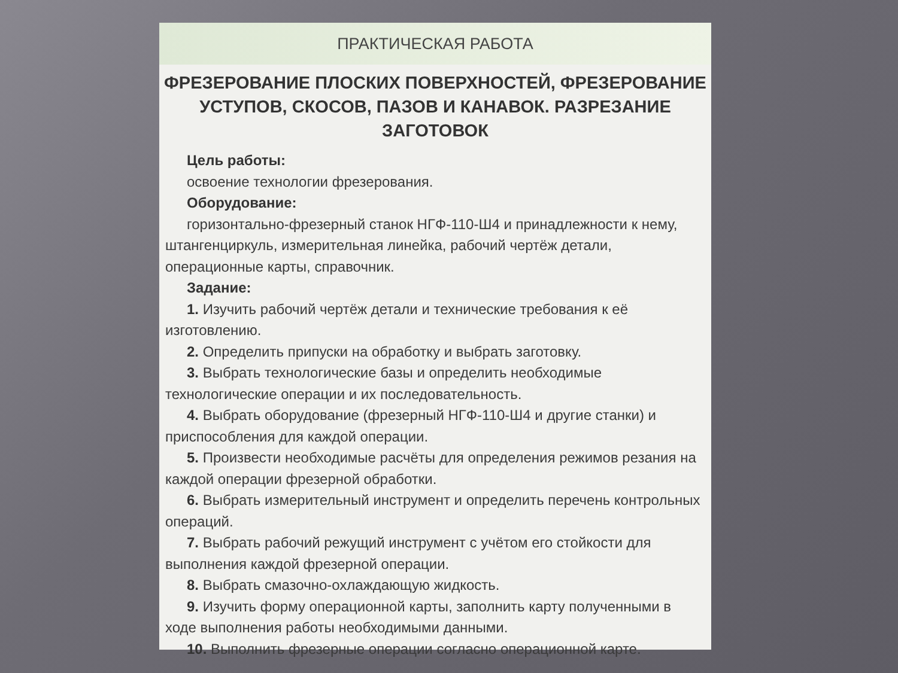ПРАКТИЧЕСКАЯ РАБОТА
ФРЕЗЕРОВАНИЕ ПЛОСКИХ ПОВЕРХНОСТЕЙ, ФРЕЗЕРОВАНИЕ УСТУПОВ, СКОСОВ, ПАЗОВ И КАНАВОК. РАЗРЕЗАНИЕ ЗАГОТОВОК
Цель работы:
освоение технологии фрезерования.
Оборудование:
горизонтально-фрезерный станок НГФ-110-Ш4 и принадлежности к нему, штангенциркуль, измерительная линейка, рабочий чертёж детали, операционные карты, справочник.
Задание:
1. Изучить рабочий чертёж детали и технические требования к её изготовлению.
2. Определить припуски на обработку и выбрать заготовку.
3. Выбрать технологические базы и определить необходимые технологические операции и их последовательность.
4. Выбрать оборудование (фрезерный НГФ-110-Ш4 и другие станки) и приспособления для каждой операции.
5. Произвести необходимые расчёты для определения режимов резания на каждой операции фрезерной обработки.
6. Выбрать измерительный инструмент и определить перечень контрольных операций.
7. Выбрать рабочий режущий инструмент с учётом его стойкости для выполнения каждой фрезерной операции.
8. Выбрать смазочно-охлаждающую жидкость.
9. Изучить форму операционной карты, заполнить карту полученными в ходе выполнения работы необходимыми данными.
10. Выполнить фрезерные операции согласно операционной карте.